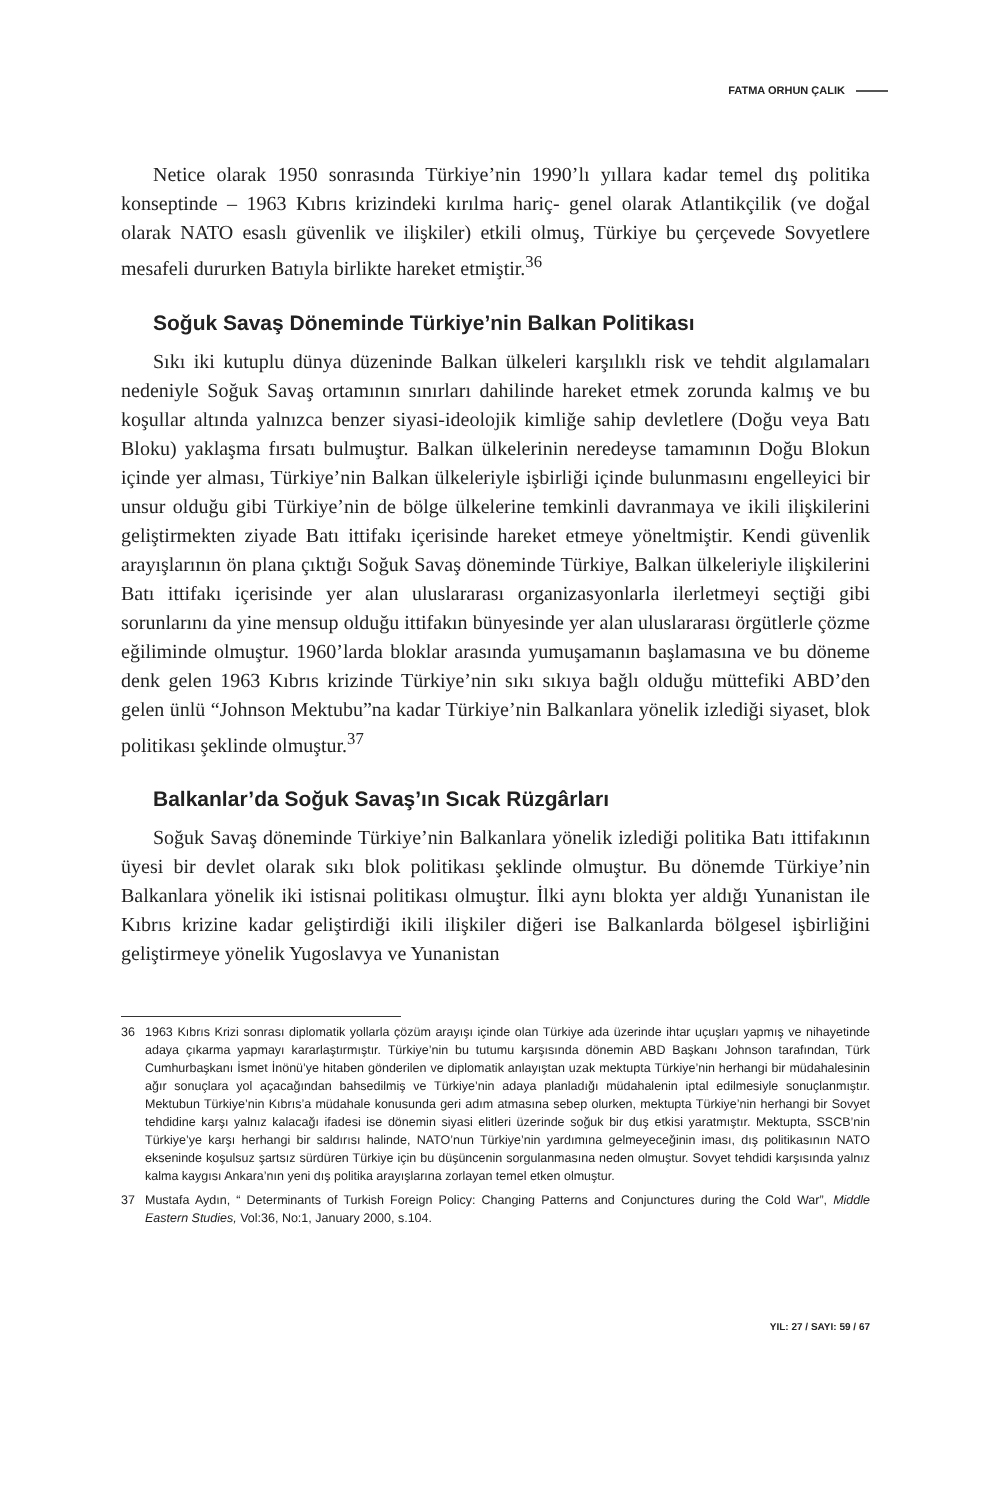FATMA ORHUN ÇALIK
Netice olarak 1950 sonrasında Türkiye’nin 1990’lı yıllara kadar temel dış politika konseptinde – 1963 Kıbrıs krizindeki kırılma hariç- genel olarak Atlantikçilik (ve doğal olarak NATO esaslı güvenlik ve ilişkiler) etkili olmuş, Türkiye bu çerçevede Sovyetlere mesafeli dururken Batıyla birlikte hareket etmiştir.<sup>36</sup>
Soğuk Savaş Döneminde Türkiye’nin Balkan Politikası
Sıkı iki kutuplu dünya düzeninde Balkan ülkeleri karşılıklı risk ve tehdit algılamaları nedeniyle Soğuk Savaş ortamının sınırları dahilinde hareket etmek zorunda kalmış ve bu koşullar altında yalnızca benzer siyasi-ideolojik kimliğe sahip devletlere (Doğu veya Batı Bloku) yaklaşma fırsatı bulmuştur. Balkan ülkelerinin neredeyse tamamının Doğu Blokun içinde yer alması, Türkiye’nin Balkan ülkeleriyle işbirliği içinde bulunmasını engelleyici bir unsur olduğu gibi Türkiye’nin de bölge ülkelerine temkinli davranmaya ve ikili ilişkilerini geliştirmekten ziyade Batı ittifakı içerisinde hareket etmeye yöneltmiştir. Kendi güvenlik arayışlarının ön plana çıktığı Soğuk Savaş döneminde Türkiye, Balkan ülkeleriyle ilişkilerini Batı ittifakı içerisinde yer alan uluslararası organizasyonlarla ilerletmeyi seçtiği gibi sorunlarını da yine mensup olduğu ittifakın bünyesinde yer alan uluslararası örgütlerle çözme eğiliminde olmuştur. 1960’larda bloklar arasında yumuşamanın başlamasına ve bu döneme denk gelen 1963 Kıbrıs krizinde Türkiye’nin sıkı sıkıya bağlı olduğu müttefiki ABD’den gelen ünlü “Johnson Mektubu”na kadar Türkiye’nin Balkanlara yönelik izlediği siyaset, blok politikası şeklinde olmuştur.<sup>37</sup>
Balkanlar’da Soğuk Savaş’ın Sıcak Rüzgârları
Soğuk Savaş döneminde Türkiye’nin Balkanlara yönelik izlediği politika Batı ittifakının üyesi bir devlet olarak sıkı blok politikası şeklinde olmuştur. Bu dönemde Türkiye’nin Balkanlara yönelik iki istisnai politikası olmuştur. İlki aynı blokta yer aldığı Yunanistan ile Kıbrıs krizine kadar geliştirdiği ikili ilişkiler diğeri ise Balkanlarda bölgesel işbirliğini geliştirmeye yönelik Yugoslavya ve Yunanistan
36 1963 Kıbrıs Krizi sonrası diplomatik yollarla çözüm arayışı içinde olan Türkiye ada üzerinde ihtar uçuşları yapmış ve nihayetinde adaya çıkarma yapmayı kararlaştırmıştır. Türkiye’nin bu tutumu karşısında dönemin ABD Başkanı Johnson tarafından, Türk Cumhurbaşkanı İsmet İnönü’ye hitaben gönderilen ve diplomatik anlayıştan uzak mektupta Türkiye’nin herhangi bir müdahalesinin ağır sonuçlara yol açacağından bahsedilmiş ve Türkiye’nin adaya planladığı müdahalenin iptal edilmesiyle sonuçlanmıştır. Mektubun Türkiye’nin Kıbrıs’a müdahale konusunda geri adım atmasına sebep olurken, mektupta Türkiye’nin herhangi bir Sovyet tehdidine karşı yalnız kalacağı ifadesi ise dönemin siyasi elitleri üzerinde soğuk bir duş etkisi yaratmıştır. Mektupta, SSCB’nin Türkiye’ye karşı herhangi bir saldırısı halinde, NATO’nun Türkiye’nin yardımına gelmeyeceğinin iması, dış politikasının NATO ekseninde koşulsuz şartsız sürdüren Türkiye için bu düşüncenin sorgulanmasına neden olmuştur. Sovyet tehdidi karşısında yalnız kalma kaygısı Ankara’nın yeni dış politika arayışlarına zorlayan temel etken olmuştur.
37 Mustafa Aydın, “ Determinants of Turkish Foreign Policy: Changing Patterns and Conjunctures during the Cold War”, Middle Eastern Studies, Vol:36, No:1, January 2000, s.104.
YIL: 27 / SAYI: 59 / 67